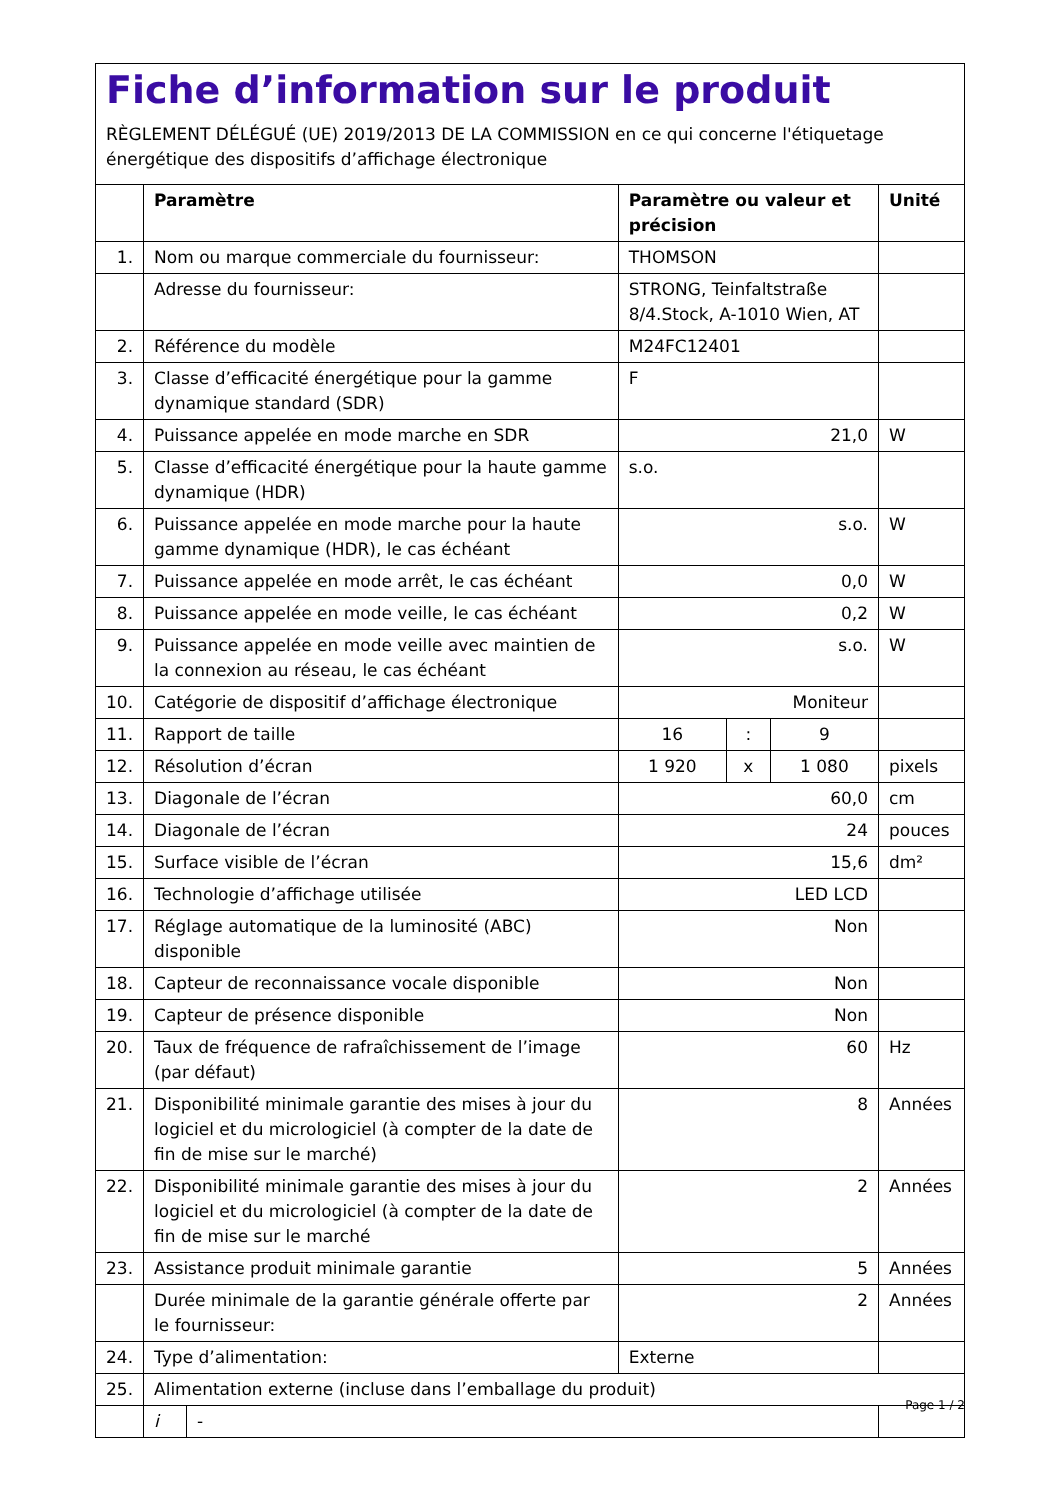Fiche d’information sur le produit
RÈGLEMENT DÉLÉGUÉ (UE) 2019/2013 DE LA COMMISSION en ce qui concerne l'étiquetage énergétique des dispositifs d’affichage électronique
| | Paramètre | | Paramètre ou valeur et précision | | | Unité |
| --- | --- | --- | --- | --- | --- | --- |
| 1. | Nom ou marque commerciale du fournisseur: | | THOMSON | | | |
| | Adresse du fournisseur: | | STRONG, Teinfaltstraße 8/4.Stock, A-1010 Wien, AT | | | |
| 2. | Référence du modèle | | M24FC12401 | | | |
| 3. | Classe d’efficacité énergétique pour la gamme dynamique standard (SDR) | | F | | | |
| 4. | Puissance appelée en mode marche en SDR | | 21,0 | | | W |
| 5. | Classe d’efficacité énergétique pour la haute gamme dynamique (HDR) | | s.o. | | | |
| 6. | Puissance appelée en mode marche pour la haute gamme dynamique (HDR), le cas échéant | | s.o. | | | W |
| 7. | Puissance appelée en mode arrêt, le cas échéant | | 0,0 | | | W |
| 8. | Puissance appelée en mode veille, le cas échéant | | 0,2 | | | W |
| 9. | Puissance appelée en mode veille avec maintien de la connexion au réseau, le cas échéant | | s.o. | | | W |
| 10. | Catégorie de dispositif d’affichage électronique | | Moniteur | | | |
| 11. | Rapport de taille | | 16 | : | 9 | |
| 12. | Résolution d’écran | | 1 920 | x | 1 080 | pixels |
| 13. | Diagonale de l’écran | | 60,0 | | | cm |
| 14. | Diagonale de l’écran | | 24 | | | pouces |
| 15. | Surface visible de l’écran | | 15,6 | | | dm² |
| 16. | Technologie d’affichage utilisée | | LED LCD | | | |
| 17. | Réglage automatique de la luminosité (ABC) disponible | | Non | | | |
| 18. | Capteur de reconnaissance vocale disponible | | Non | | | |
| 19. | Capteur de présence disponible | | Non | | | |
| 20. | Taux de fréquence de rafraîchissement de l’image (par défaut) | | 60 | | | Hz |
| 21. | Disponibilité minimale garantie des mises à jour du logiciel et du micrologiciel (à compter de la date de fin de mise sur le marché) | | 8 | | | Années |
| 22. | Disponibilité minimale garantie des mises à jour du logiciel et du micrologiciel (à compter de la date de fin de mise sur le marché | | 2 | | | Années |
| 23. | Assistance produit minimale garantie | | 5 | | | Années |
| | Durée minimale de la garantie générale offerte par le fournisseur: | | 2 | | | Années |
| 24. | Type d’alimentation: | | Externe | | | |
| 25. | Alimentation externe (incluse dans l’emballage du produit) | | | | | |
| | i | - | | | | |
Page 1 / 2